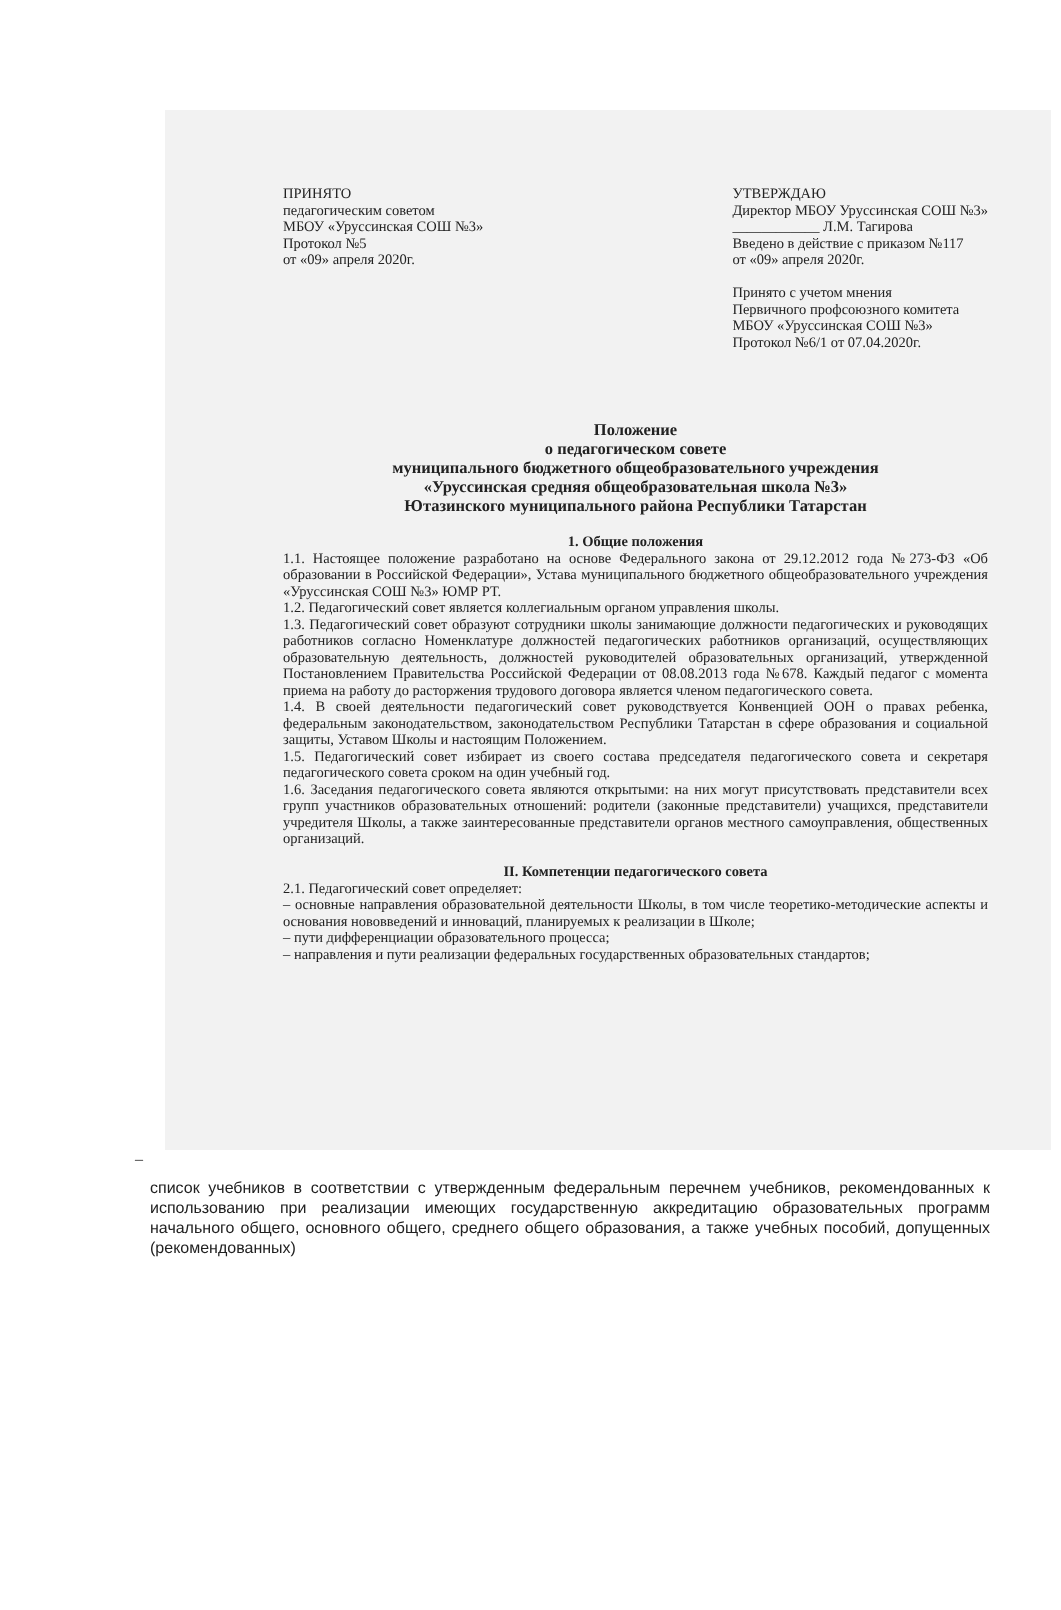ПРИНЯТО
педагогическим советом
МБОУ «Уруссинская СОШ №3»
Протокол №5
от «09» апреля 2020г.
УТВЕРЖДАЮ
Директор МБОУ Уруссинская СОШ №3»
____________ Л.М. Тагирова
Введено в действие с приказом №117
от «09» апреля 2020г.
Принято с учетом мнения
Первичного профсоюзного комитета
МБОУ «Уруссинская СОШ №3»
Протокол №6/1 от 07.04.2020г.
Положение
о педагогическом совете
муниципального бюджетного общеобразовательного учреждения
«Уруссинская средняя общеобразовательная школа №3»
Ютазинского муниципального района Республики Татарстан
1. Общие положения
1.1. Настоящее положение разработано на основе Федерального закона от 29.12.2012 года №273-ФЗ «Об образовании в Российской Федерации», Устава муниципального бюджетного общеобразовательного учреждения «Уруссинская СОШ №3» ЮМР РТ.
1.2. Педагогический совет является коллегиальным органом управления школы.
1.3. Педагогический совет образуют сотрудники школы занимающие должности педагогических и руководящих работников согласно Номенклатуре должностей педагогических работников организаций, осуществляющих образовательную деятельность, должностей руководителей образовательных организаций, утвержденной Постановлением Правительства Российской Федерации от 08.08.2013 года №678. Каждый педагог с момента приема на работу до расторжения трудового договора является членом педагогического совета.
1.4. В своей деятельности педагогический совет руководствуется Конвенцией ООН о правах ребенка, федеральным законодательством, законодательством Республики Татарстан в сфере образования и социальной защиты, Уставом Школы и настоящим Положением.
1.5. Педагогический совет избирает из своего состава председателя педагогического совета и секретаря педагогического совета сроком на один учебный год.
1.6. Заседания педагогического совета являются открытыми: на них могут присутствовать представители всех групп участников образовательных отношений: родители (законные представители) учащихся, представители учредителя Школы, а также заинтересованные представители органов местного самоуправления, общественных организаций.
II. Компетенции педагогического совета
2.1. Педагогический совет определяет:
– основные направления образовательной деятельности Школы, в том числе теоретико-методические аспекты и основания нововведений и инноваций, планируемых к реализации в Школе;
– пути дифференциации образовательного процесса;
– направления и пути реализации федеральных государственных образовательных стандартов;
–
список учебников в соответствии с утвержденным федеральным перечнем учебников, рекомендованных к использованию при реализации имеющих государственную аккредитацию образовательных программ начального общего, основного общего, среднего общего образования, а также учебных пособий, допущенных (рекомендованных)